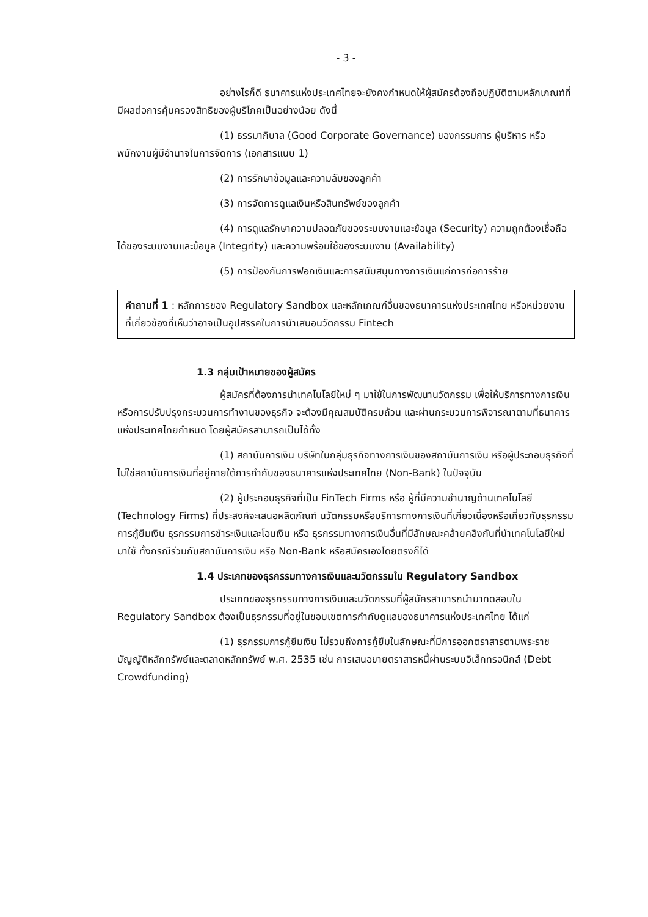- 3 -
อย่างไรก็ดี ธนาคารแห่งประเทศไทยจะยังคงกำหนดให้ผู้สมัครต้องถือปฏิบัติตามหลักเกณฑ์ที่มีผลต่อการคุ้มครองสิทธิของผู้บริโภคเป็นอย่างน้อย ดังนี้
(1) ธรรมาภิบาล (Good Corporate Governance) ของกรรมการ ผู้บริหาร หรือพนักงานผู้มีอำนาจในการจัดการ (เอกสารแนบ 1)
(2) การรักษาข้อมูลและความลับของลูกค้า
(3) การจัดการดูแลเงินหรือสินทรัพย์ของลูกค้า
(4) การดูแลรักษาความปลอดภัยของระบบงานและข้อมูล (Security) ความถูกต้องเชื่อถือได้ของระบบงานและข้อมูล (Integrity) และความพร้อมใช้ของระบบงาน (Availability)
(5) การป้องกันการฟอกเงินและการสนับสนุนทางการเงินแก่การก่อการร้าย
คำถามที่ 1 : หลักการของ Regulatory Sandbox และหลักเกณฑ์อื่นของธนาคารแห่งประเทศไทย หรือหน่วยงานที่เกี่ยวข้องที่เห็นว่าอาจเป็นอุปสรรคในการนำเสนอนวัตกรรม Fintech
1.3 กลุ่มเป้าหมายของผู้สมัคร
ผู้สมัครที่ต้องการนำเทคโนโลยีใหม่ ๆ มาใช้ในการพัฒนานวัตกรรม เพื่อให้บริการทางการเงิน หรือการปรับปรุงกระบวนการทำงานของธุรกิจ จะต้องมีคุณสมบัติครบถ้วน และผ่านกระบวนการพิจารณาตามที่ธนาคารแห่งประเทศไทยกำหนด โดยผู้สมัครสามารถเป็นได้ทั้ง
(1) สถาบันการเงิน บริษัทในกลุ่มธุรกิจทางการเงินของสถาบันการเงิน หรือผู้ประกอบธุรกิจที่ไม่ใช่สถาบันการเงินที่อยู่ภายใต้การกำกับของธนาคารแห่งประเทศไทย (Non-Bank) ในปัจจุบัน
(2) ผู้ประกอบธุรกิจที่เป็น FinTech Firms หรือ ผู้ที่มีความชำนาญด้านเทคโนโลยี (Technology Firms) ที่ประสงค์จะเสนอผลิตภัณฑ์ นวัตกรรมหรือบริการทางการเงินที่เกี่ยวเนื่องหรือเกี่ยวกับธุรกรรมการกู้ยืมเงิน ธุรกรรมการชำระเงินและโอนเงิน หรือ ธุรกรรมทางการเงินอื่นที่มีลักษณะคล้ายคลึงกันที่นำเทคโนโลยีใหม่มาใช้ ทั้งกรณีร่วมกับสถาบันการเงิน หรือ Non-Bank หรือสมัครเองโดยตรงก็ได้
1.4 ประเภทของธุรกรรมทางการเงินและนวัตกรรมใน Regulatory Sandbox
ประเภทของธุรกรรมทางการเงินและนวัตกรรมที่ผู้สมัครสามารถนำมาทดสอบใน Regulatory Sandbox ต้องเป็นธุรกรรมที่อยู่ในขอบเขตการกำกับดูแลของธนาคารแห่งประเทศไทย ได้แก่
(1) ธุรกรรมการกู้ยืมเงิน ไม่รวมถึงการกู้ยืมในลักษณะที่มีการออกตราสารตามพระราชบัญญัติหลักทรัพย์และตลาดหลักทรัพย์ พ.ศ. 2535 เช่น การเสนอขายตราสารหนี้ผ่านระบบอิเล็กทรอนิกส์ (Debt Crowdfunding)